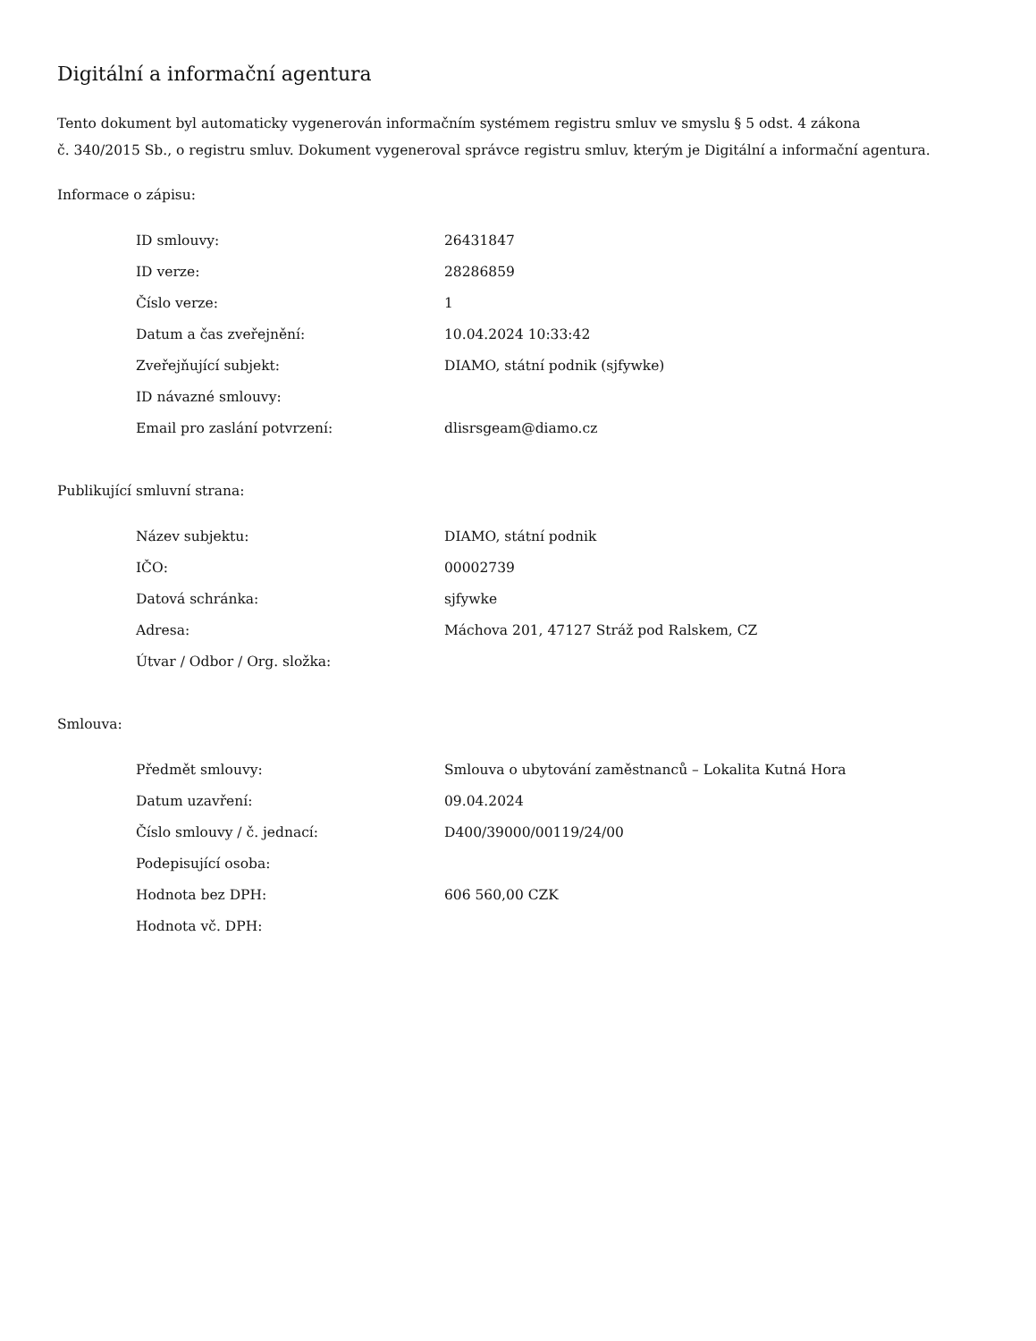Digitální a informační agentura
Tento dokument byl automaticky vygenerován informačním systémem registru smluv ve smyslu § 5 odst. 4 zákona
č. 340/2015 Sb., o registru smluv. Dokument vygeneroval správce registru smluv, kterým je Digitální a informační agentura.
Informace o zápisu:
| ID smlouvy: | 26431847 |
| ID verze: | 28286859 |
| Číslo verze: | 1 |
| Datum a čas zveřejnění: | 10.04.2024 10:33:42 |
| Zveřejňující subjekt: | DIAMO, státní podnik (sjfywke) |
| ID návazné smlouvy: | |
| Email pro zaslání potvrzení: | dlisrsgeam@diamo.cz |
Publikující smluvní strana:
| Název subjektu: | DIAMO, státní podnik |
| IČO: | 00002739 |
| Datová schránka: | sjfywke |
| Adresa: | Máchova 201, 47127 Stráž pod Ralskem, CZ |
| Útvar / Odbor / Org. složka: | |
Smlouva:
| Předmět smlouvy: | Smlouva o ubytování zaměstnanců – Lokalita Kutná Hora |
| Datum uzavření: | 09.04.2024 |
| Číslo smlouvy / č. jednací: | D400/39000/00119/24/00 |
| Podepisující osoba: | |
| Hodnota bez DPH: | 606 560,00 CZK |
| Hodnota vč. DPH: | |